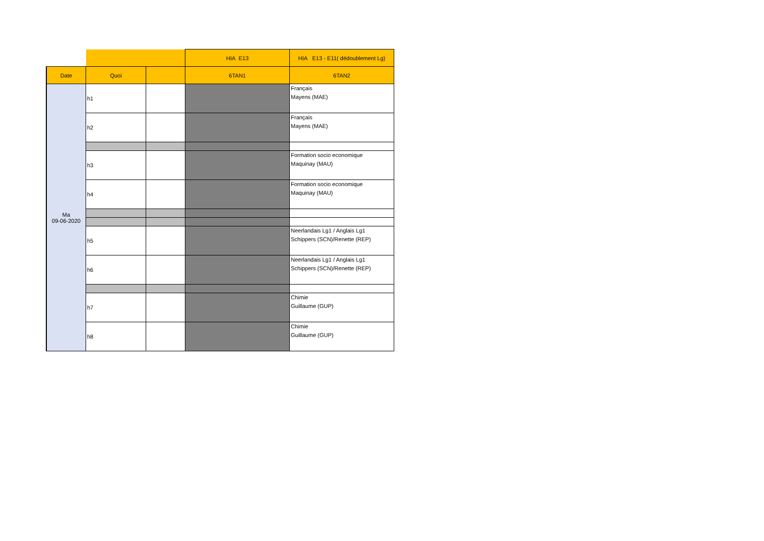| | | | HIA E13 | HIA E13 - E11( dédoublement Lg) |
| --- | --- | --- | --- | --- |
| Date | Quoi | | 6TAN1 | 6TAN2 |
| Ma 09-06-2020 | h1 | | | Français Mayens (MAE) |
| | h2 | | | Français Mayens (MAE) |
| | h3 | | | Formation socio economique Maquinay (MAU) |
| | h4 | | | Formation socio economique Maquinay (MAU) |
| | h5 | | | Neerlandais Lg1 / Anglais Lg1 Schippers (SCN)/Renette (REP) |
| | h6 | | | Neerlandais Lg1 / Anglais Lg1 Schippers (SCN)/Renette (REP) |
| | h7 | | | Chimie Guillaume (GUP) |
| | h8 | | | Chimie Guillaume (GUP) |